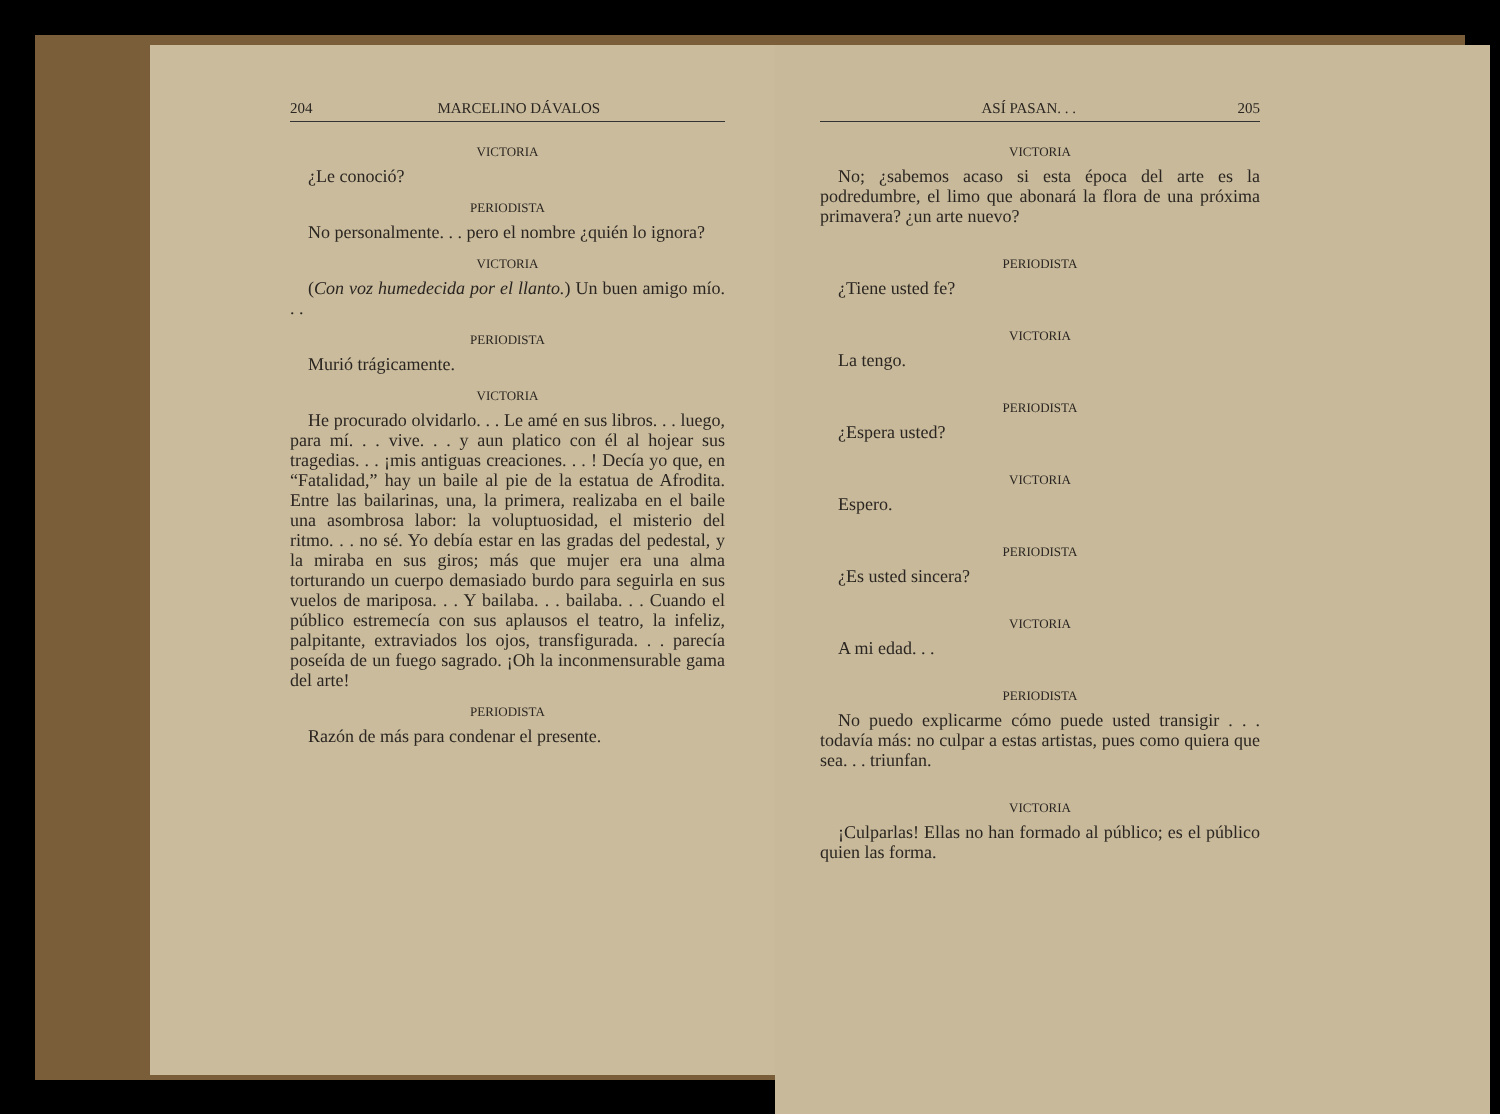204 MARCELINO DÁVALOS
VICTORIA
¿Le conoció?
PERIODISTA
No personalmente. . . pero el nombre ¿quién lo ignora?
VICTORIA
(Con voz humedecida por el llanto.) Un buen amigo mío. . .
PERIODISTA
Murió trágicamente.
VICTORIA
He procurado olvidarlo. . . Le amé en sus libros. . . luego, para mí. . . vive. . . y aun platico con él al hojear sus tragedias. . . ¡mis antiguas creaciones. . . ! Decía yo que, en “Fatalidad,” hay un baile al pie de la estatua de Afrodita. Entre las bailarinas, una, la primera, realizaba en el baile una asombrosa labor: la voluptuosidad, el misterio del ritmo. . . no sé. Yo debía estar en las gradas del pedestal, y la miraba en sus giros; más que mujer era una alma torturando un cuerpo demasiado burdo para seguirla en sus vuelos de mariposa. . . Y bailaba. . . bailaba. . . Cuando el público estremecía con sus aplausos el teatro, la infeliz, palpitante, extraviados los ojos, transfigurada. . . parecía poseída de un fuego sagrado. ¡Oh la inconmensurable gama del arte!
PERIODISTA
Razón de más para condenar el presente.
ASÍ PASAN. . . 205
VICTORIA
No; ¿sabemos acaso si esta época del arte es la podredumbre, el limo que abonará la flora de una próxima primavera? ¿un arte nuevo?
PERIODISTA
¿Tiene usted fe?
VICTORIA
La tengo.
PERIODISTA
¿Espera usted?
VICTORIA
Espero.
PERIODISTA
¿Es usted sincera?
VICTORIA
A mi edad. . .
PERIODISTA
No puedo explicarme cómo puede usted transigir . . . todavía más: no culpar a estas artistas, pues como quiera que sea. . . triunfan.
VICTORIA
¡Culparlas! Ellas no han formado al público; es el público quien las forma.